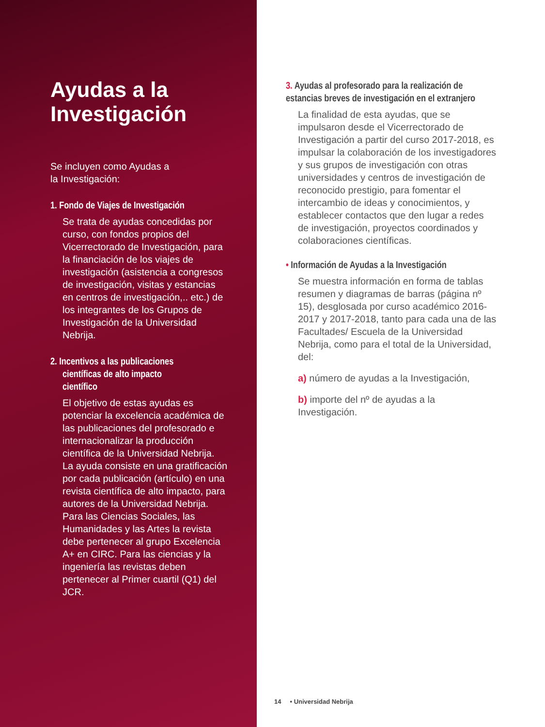Ayudas a la Investigación
Se incluyen como Ayudas a
la Investigación:
1. Fondo de Viajes de Investigación
Se trata de ayudas concedidas por curso, con fondos propios del Vicerrectorado de Investigación, para la financiación de los viajes de investigación (asistencia a congresos de investigación, visitas y estancias en centros de investigación,.. etc.) de los integrantes de los Grupos de Investigación de la Universidad Nebrija.
2. Incentivos a las publicaciones
científicas de alto impacto
científico
El objetivo de estas ayudas es potenciar la excelencia académica de las publicaciones del profesorado e internacionalizar la producción científica de la Universidad Nebrija. La ayuda consiste en una gratificación por cada publicación (artículo) en una revista científica de alto impacto, para autores de la Universidad Nebrija. Para las Ciencias Sociales, las Humanidades y las Artes la revista debe pertenecer al grupo Excelencia A+ en CIRC. Para las ciencias y la ingeniería las revistas deben pertenecer al Primer cuartil (Q1) del JCR.
3. Ayudas al profesorado para la realización de estancias breves de investigación en el extranjero
La finalidad de esta ayudas, que se impulsaron desde el Vicerrectorado de Investigación a partir del curso 2017-2018, es impulsar la colaboración de los investigadores y sus grupos de investigación con otras universidades y centros de investigación de reconocido prestigio, para fomentar el intercambio de ideas y conocimientos, y establecer contactos que den lugar a redes de investigación, proyectos coordinados y colaboraciones científicas.
• Información de Ayudas a la Investigación
Se muestra información en forma de tablas resumen y diagramas de barras (página nº 15), desglosada por curso académico 2016-2017 y 2017-2018, tanto para cada una de las Facultades/ Escuela de la Universidad Nebrija, como para el total de la Universidad, del:
a) número de ayudas a la Investigación,
b) importe del nº de ayudas a la Investigación.
14 • Universidad Nebrija